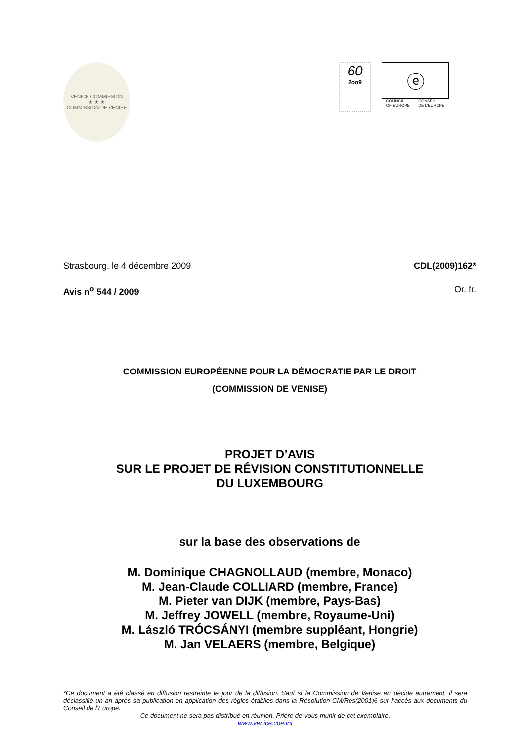VENICE COMMISSION
★ ★ ★
COMMISSION DE VENISE
60
2oo9
ⓔ
COUNCIL
OF EUROPE CONSEIL
DE L'EUROPE
Strasbourg, le 4 décembre 2009 CDL(2009)162*
Avis n<sup>o</sup> 544 / 2009 Or. fr.
COMMISSION EUROPÉENNE POUR LA DÉMOCRATIE PAR LE DROIT
(COMMISSION DE VENISE)
PROJET D’AVIS
SUR LE PROJET DE RÉVISION CONSTITUTIONNELLE
DU LUXEMBOURG
sur la base des observations de
M. Dominique CHAGNOLLAUD (membre, Monaco)
M. Jean-Claude COLLIARD (membre, France)
M. Pieter van DIJK (membre, Pays-Bas)
M. Jeffrey JOWELL (membre, Royaume-Uni)
M. László TRÓCSÁNYI (membre suppléant, Hongrie)
M. Jan VELAERS (membre, Belgique)
*Ce document a été classé en diffusion restreinte le jour de la diffusion. Sauf si la Commission de Venise en décide autrement, il sera déclassifié un an après sa publication en application des règles établies dans la Résolution CM/Res(2001)6 sur l’accès aux documents du Conseil de l'Europe.
Ce document ne sera pas distribué en réunion. Prière de vous munir de cet exemplaire.
www.venice.coe.int